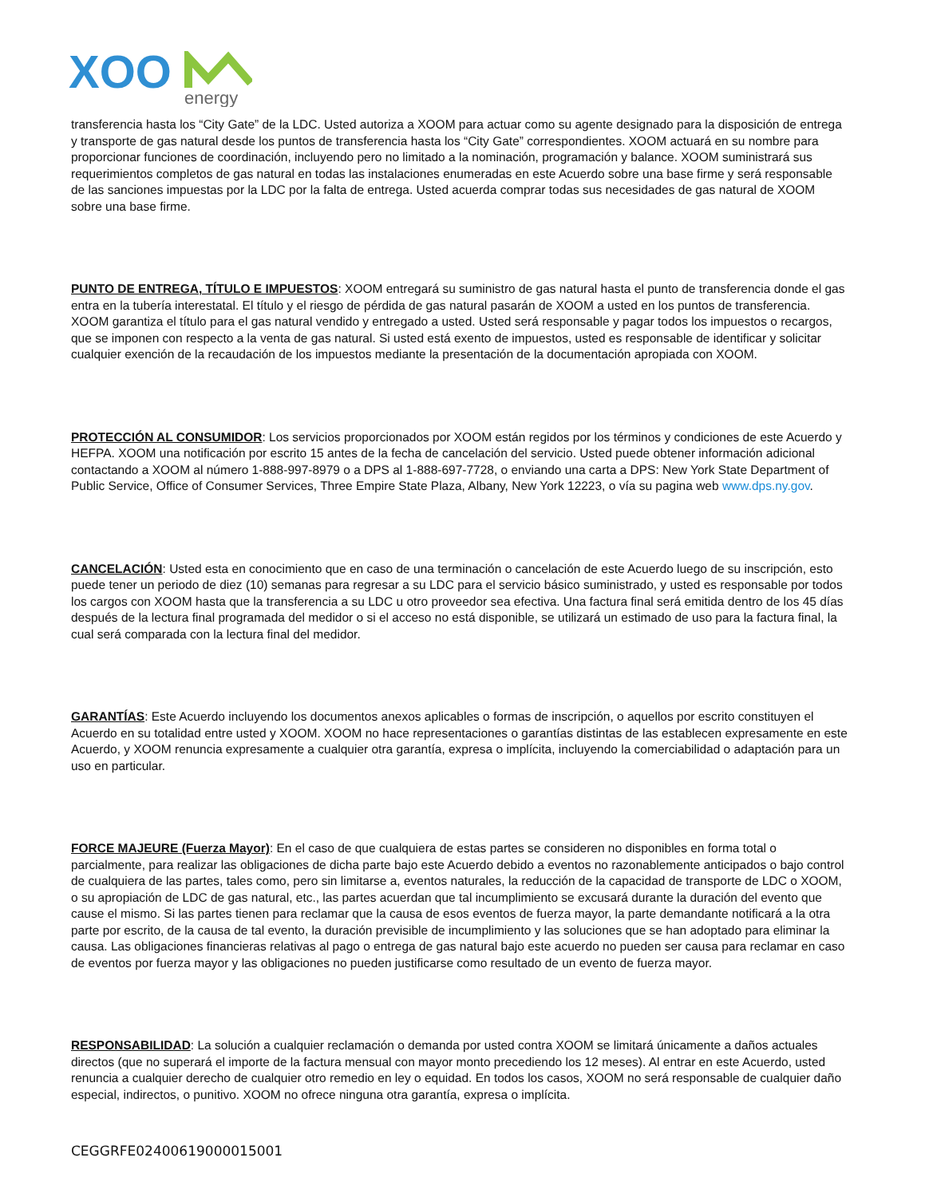XOO
energy
transferencia hasta los “City Gate” de la LDC. Usted autoriza a XOOM para actuar como su agente designado para la disposición de entrega y transporte de gas natural desde los puntos de transferencia hasta los “City Gate” correspondientes. XOOM actuará en su nombre para proporcionar funciones de coordinación, incluyendo pero no limitado a la nominación, programación y balance. XOOM suministrará sus requerimientos completos de gas natural en todas las instalaciones enumeradas en este Acuerdo sobre una base firme y será responsable de las sanciones impuestas por la LDC por la falta de entrega. Usted acuerda comprar todas sus necesidades de gas natural de XOOM sobre una base firme.
PUNTO DE ENTREGA, TÍTULO E IMPUESTOS: XOOM entregará su suministro de gas natural hasta el punto de transferencia donde el gas entra en la tubería interestatal. El título y el riesgo de pérdida de gas natural pasarán de XOOM a usted en los puntos de transferencia. XOOM garantiza el título para el gas natural vendido y entregado a usted. Usted será responsable y pagar todos los impuestos o recargos, que se imponen con respecto a la venta de gas natural. Si usted está exento de impuestos, usted es responsable de identificar y solicitar cualquier exención de la recaudación de los impuestos mediante la presentación de la documentación apropiada con XOOM.
PROTECCIÓN AL CONSUMIDOR: Los servicios proporcionados por XOOM están regidos por los términos y condiciones de este Acuerdo y HEFPA. XOOM una notificación por escrito 15 antes de la fecha de cancelación del servicio. Usted puede obtener información adicional contactando a XOOM al número 1-888-997-8979 o a DPS al 1-888-697-7728, o enviando una carta a DPS: New York State Department of Public Service, Office of Consumer Services, Three Empire State Plaza, Albany, New York 12223, o vía su pagina web www.dps.ny.gov.
CANCELACIÓN: Usted esta en conocimiento que en caso de una terminación o cancelación de este Acuerdo luego de su inscripción, esto puede tener un periodo de diez (10) semanas para regresar a su LDC para el servicio básico suministrado, y usted es responsable por todos los cargos con XOOM hasta que la transferencia a su LDC u otro proveedor sea efectiva. Una factura final será emitida dentro de los 45 días después de la lectura final programada del medidor o si el acceso no está disponible, se utilizará un estimado de uso para la factura final, la cual será comparada con la lectura final del medidor.
GARANTÍAS: Este Acuerdo incluyendo los documentos anexos aplicables o formas de inscripción, o aquellos por escrito constituyen el Acuerdo en su totalidad entre usted y XOOM. XOOM no hace representaciones o garantías distintas de las establecen expresamente en este Acuerdo, y XOOM renuncia expresamente a cualquier otra garantía, expresa o implícita, incluyendo la comerciabilidad o adaptación para un uso en particular.
FORCE MAJEURE (Fuerza Mayor): En el caso de que cualquiera de estas partes se consideren no disponibles en forma total o parcialmente, para realizar las obligaciones de dicha parte bajo este Acuerdo debido a eventos no razonablemente anticipados o bajo control de cualquiera de las partes, tales como, pero sin limitarse a, eventos naturales, la reducción de la capacidad de transporte de LDC o XOOM, o su apropiación de LDC de gas natural, etc., las partes acuerdan que tal incumplimiento se excusará durante la duración del evento que cause el mismo. Si las partes tienen para reclamar que la causa de esos eventos de fuerza mayor, la parte demandante notificará a la otra parte por escrito, de la causa de tal evento, la duración previsible de incumplimiento y las soluciones que se han adoptado para eliminar la causa. Las obligaciones financieras relativas al pago o entrega de gas natural bajo este acuerdo no pueden ser causa para reclamar en caso de eventos por fuerza mayor y las obligaciones no pueden justificarse como resultado de un evento de fuerza mayor.
RESPONSABILIDAD: La solución a cualquier reclamación o demanda por usted contra XOOM se limitará únicamente a daños actuales directos (que no superará el importe de la factura mensual con mayor monto precediendo los 12 meses). Al entrar en este Acuerdo, usted renuncia a cualquier derecho de cualquier otro remedio en ley o equidad. En todos los casos, XOOM no será responsable de cualquier daño especial, indirectos, o punitivo. XOOM no ofrece ninguna otra garantía, expresa o implícita.
CEGGRFE02400619000015001